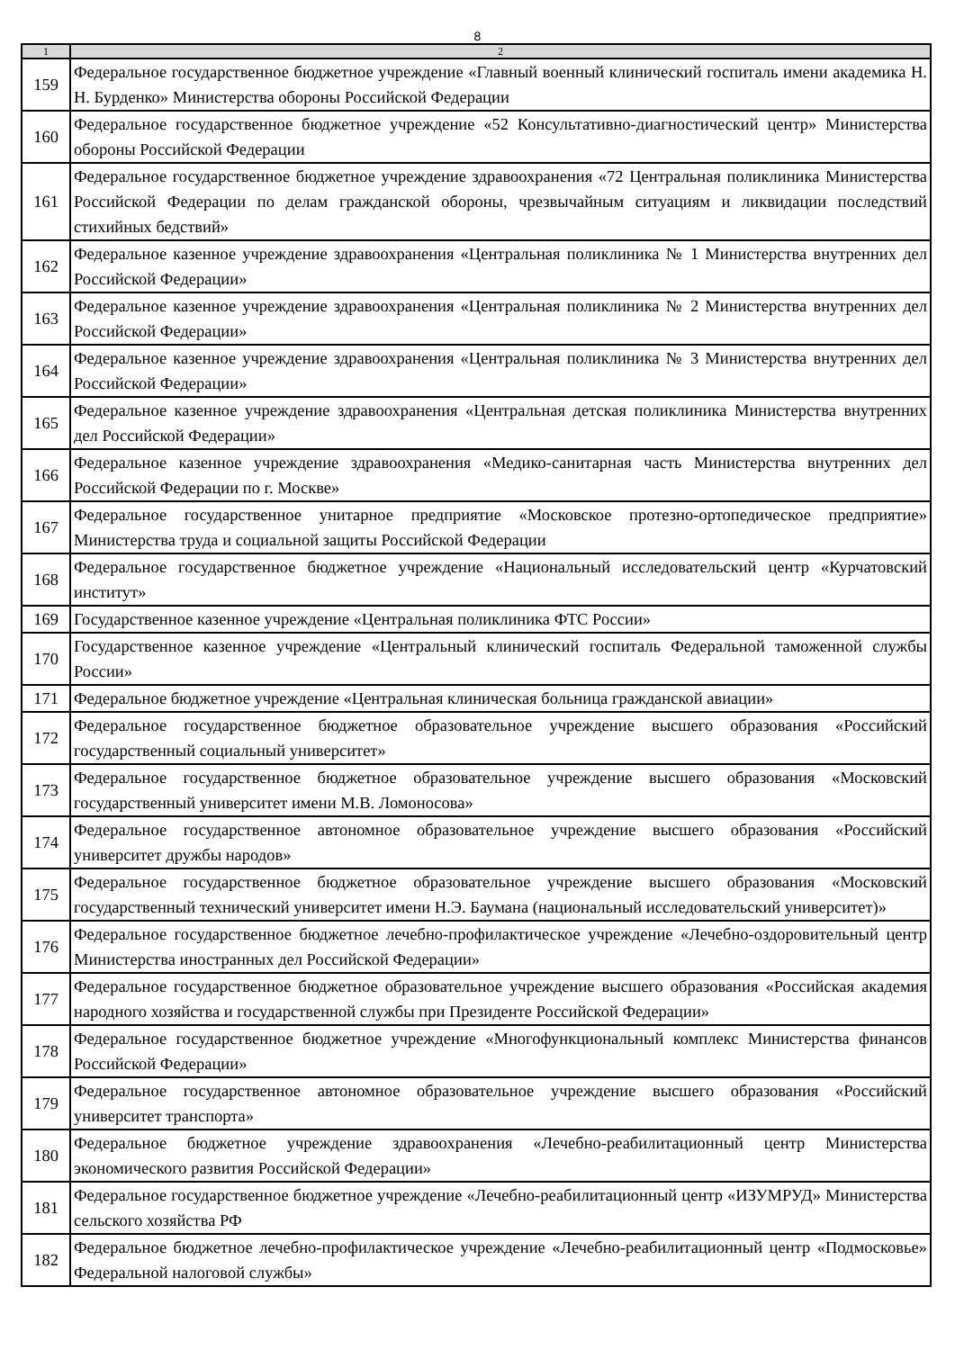8
| 1 | 2 |
| --- | --- |
| 159 | Федеральное государственное бюджетное учреждение «Главный военный клинический госпиталь имени академика Н. Н. Бурденко» Министерства обороны Российской Федерации |
| 160 | Федеральное государственное бюджетное учреждение «52 Консультативно-диагностический центр» Министерства обороны Российской Федерации |
| 161 | Федеральное государственное бюджетное учреждение здравоохранения «72 Центральная поликлиника Министерства Российской Федерации по делам гражданской обороны, чрезвычайным ситуациям и ликвидации последствий стихийных бедствий» |
| 162 | Федеральное казенное учреждение здравоохранения «Центральная поликлиника № 1 Министерства внутренних дел Российской Федерации» |
| 163 | Федеральное казенное учреждение здравоохранения «Центральная поликлиника № 2 Министерства внутренних дел Российской Федерации» |
| 164 | Федеральное казенное учреждение здравоохранения «Центральная поликлиника № 3 Министерства внутренних дел Российской Федерации» |
| 165 | Федеральное казенное учреждение здравоохранения «Центральная детская поликлиника Министерства внутренних дел Российской Федерации» |
| 166 | Федеральное казенное учреждение здравоохранения «Медико-санитарная часть Министерства внутренних дел Российской Федерации по г. Москве» |
| 167 | Федеральное государственное унитарное предприятие «Московское протезно-ортопедическое предприятие» Министерства труда и социальной защиты Российской Федерации |
| 168 | Федеральное государственное бюджетное учреждение «Национальный исследовательский центр «Курчатовский институт» |
| 169 | Государственное казенное учреждение «Центральная поликлиника ФТС России» |
| 170 | Государственное казенное учреждение «Центральный клинический госпиталь Федеральной таможенной службы России» |
| 171 | Федеральное бюджетное учреждение «Центральная клиническая больница гражданской авиации» |
| 172 | Федеральное государственное бюджетное образовательное учреждение высшего образования «Российский государственный социальный университет» |
| 173 | Федеральное государственное бюджетное образовательное учреждение высшего образования «Московский государственный университет имени М.В. Ломоносова» |
| 174 | Федеральное государственное автономное образовательное учреждение высшего образования «Российский университет дружбы народов» |
| 175 | Федеральное государственное бюджетное образовательное учреждение высшего образования «Московский государственный технический университет имени Н.Э. Баумана (национальный исследовательский университет)» |
| 176 | Федеральное государственное бюджетное лечебно-профилактическое учреждение «Лечебно-оздоровительный центр Министерства иностранных дел Российской Федерации» |
| 177 | Федеральное государственное бюджетное образовательное учреждение высшего образования «Российская академия народного хозяйства и государственной службы при Президенте Российской Федерации» |
| 178 | Федеральное государственное бюджетное учреждение «Многофункциональный комплекс Министерства финансов Российской Федерации» |
| 179 | Федеральное государственное автономное образовательное учреждение высшего образования «Российский университет транспорта» |
| 180 | Федеральное бюджетное учреждение здравоохранения «Лечебно-реабилитационный центр Министерства экономического развития Российской Федерации» |
| 181 | Федеральное государственное бюджетное учреждение «Лечебно-реабилитационный центр «ИЗУМРУД» Министерства сельского хозяйства РФ |
| 182 | Федеральное бюджетное лечебно-профилактическое учреждение «Лечебно-реабилитационный центр «Подмосковье» Федеральной налоговой службы» |